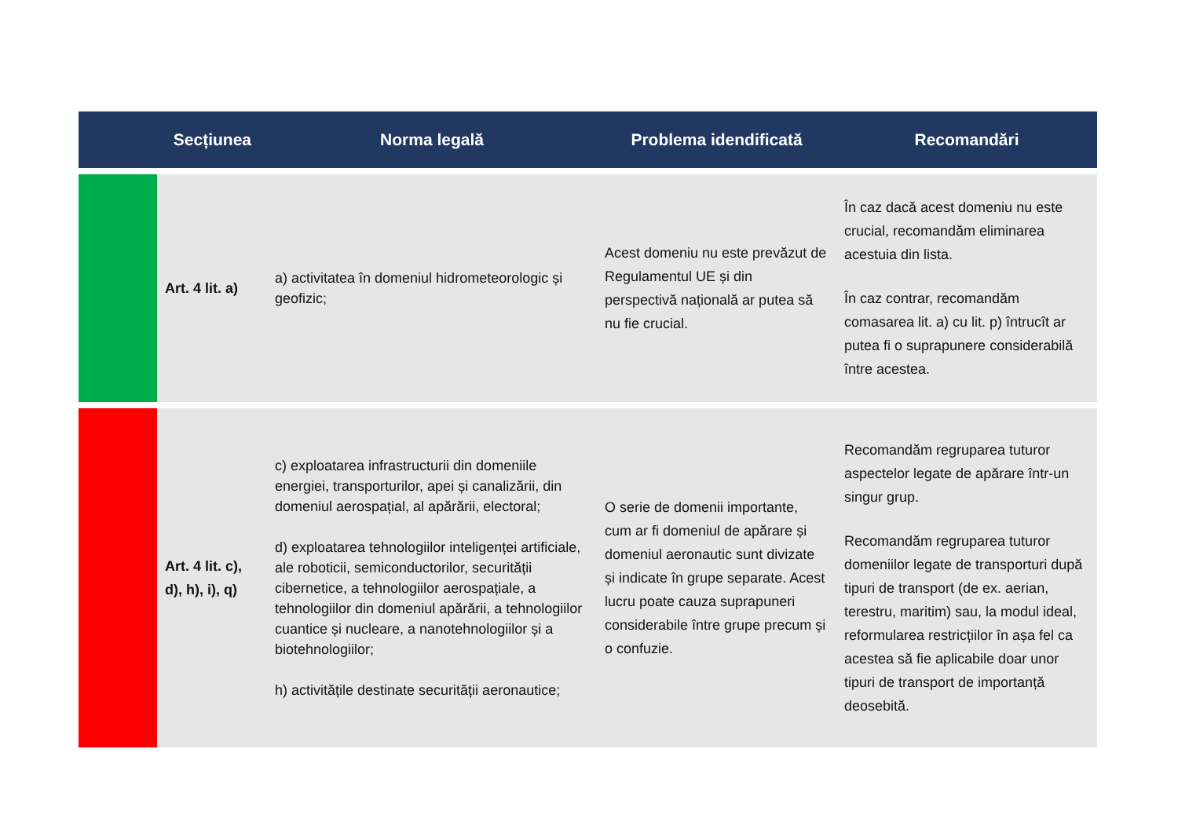| Secțiunea | | Norma legală | Problema idendificată | Recomandări |
| --- | --- | --- | --- | --- |
| | Art. 4 lit. a) | a) activitatea în domeniul hidrometeorologic și geofizic; | Acest domeniu nu este prevăzut de Regulamentul UE și din perspectivă națională ar putea să nu fie crucial. | În caz dacă acest domeniu nu este crucial, recomandăm eliminarea acestuia din lista. În caz contrar, recomandăm comasarea lit. a) cu lit. p) întrucît ar putea fi o suprapunere considerabilă între acestea. |
| | Art. 4 lit. c), d), h), i), q) | c) exploatarea infrastructurii din domeniile energiei, transporturilor, apei și canalizării, din domeniul aerospațial, al apărării, electoral; d) exploatarea tehnologiilor inteligenței artificiale, ale roboticii, semiconductorilor, securității cibernetice, a tehnologiilor aerospațiale, a tehnologiilor din domeniul apărării, a tehnologiilor cuantice și nucleare, a nanotehnologiilor și a biotehnologiilor; h) activitățile destinate securității aeronautice; | O serie de domenii importante, cum ar fi domeniul de apărare și domeniul aeronautic sunt divizate și indicate în grupe separate. Acest lucru poate cauza suprapuneri considerabile între grupe precum și o confuzie. | Recomandăm regruparea tuturor aspectelor legate de apărare într-un singur grup. Recomandăm regruparea tuturor domeniilor legate de transporturi după tipuri de transport (de ex. aerian, terestru, maritim) sau, la modul ideal, reformularea restricțiilor în așa fel ca acestea să fie aplicabile doar unor tipuri de transport de importanță deosebită. |